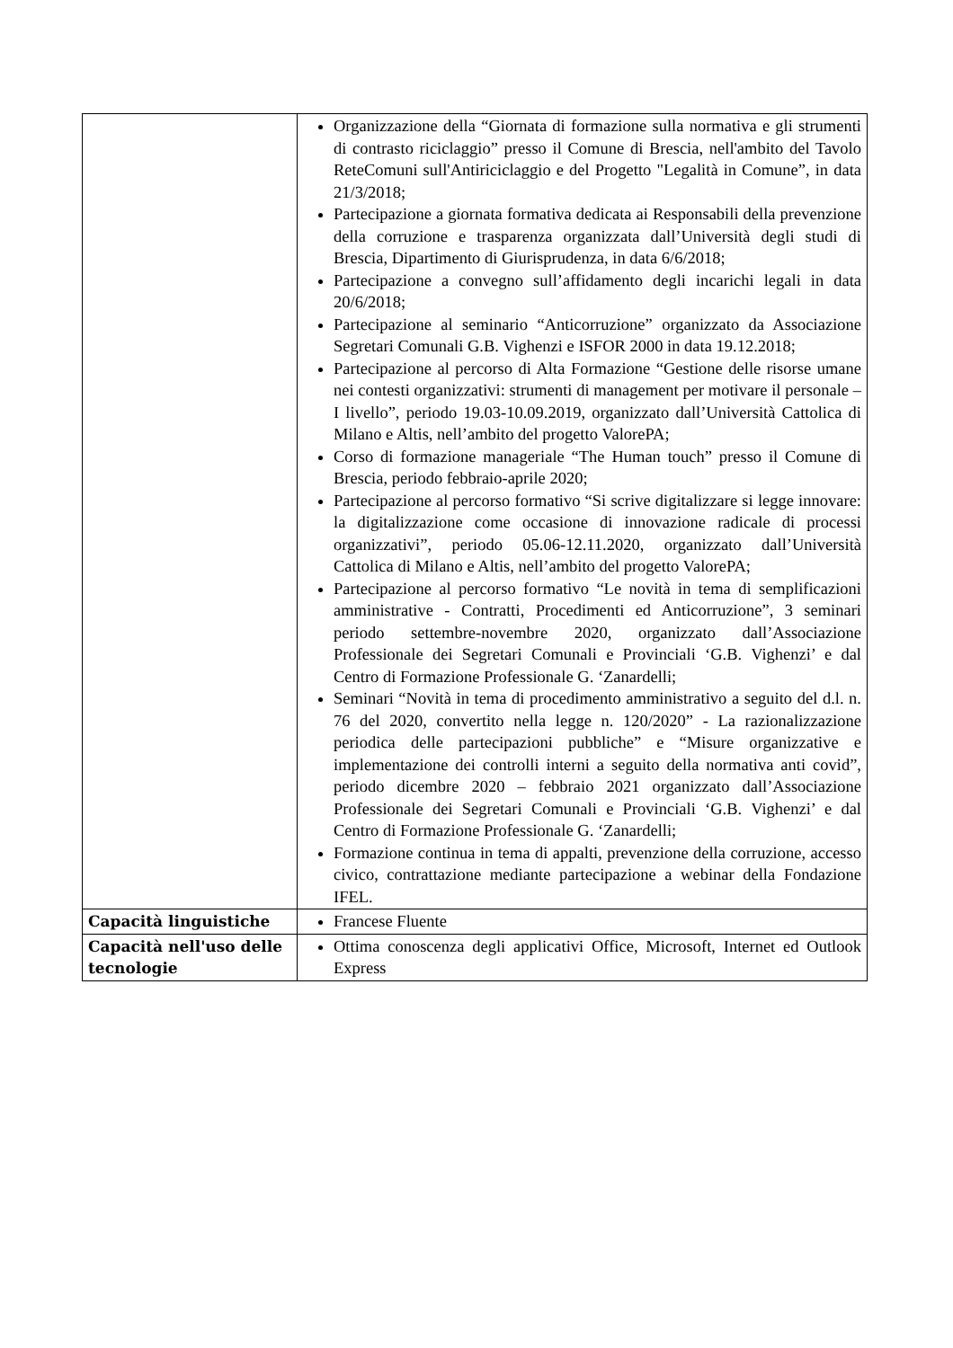| | Organizzazione della “Giornata di formazione sulla normativa e gli strumenti di contrasto riciclaggio” presso il Comune di Brescia, nell'ambito del Tavolo ReteComuni sull'Antiriciclaggio e del Progetto "Legalità in Comune”, in data 21/3/2018; Partecipazione a giornata formativa dedicata ai Responsabili della prevenzione della corruzione e trasparenza organizzata dall’Università degli studi di Brescia, Dipartimento di Giurisprudenza, in data 6/6/2018; Partecipazione a convegno sull’affidamento degli incarichi legali in data 20/6/2018; Partecipazione al seminario “Anticorruzione” organizzato da Associazione Segretari Comunali G.B. Vighenzi e ISFOR 2000 in data 19.12.2018; Partecipazione al percorso di Alta Formazione “Gestione delle risorse umane nei contesti organizzativi: strumenti di management per motivare il personale – I livello”, periodo 19.03-10.09.2019, organizzato dall’Università Cattolica di Milano e Altis, nell’ambito del progetto ValorePA; Corso di formazione manageriale “The Human touch” presso il Comune di Brescia, periodo febbraio-aprile 2020; Partecipazione al percorso formativo “Si scrive digitalizzare si legge innovare: la digitalizzazione come occasione di innovazione radicale di processi organizzativi”, periodo 05.06-12.11.2020, organizzato dall’Università Cattolica di Milano e Altis, nell’ambito del progetto ValorePA; Partecipazione al percorso formativo “Le novità in tema di semplificazioni amministrative - Contratti, Procedimenti ed Anticorruzione”, 3 seminari periodo settembre-novembre 2020, organizzato dall’Associazione Professionale dei Segretari Comunali e Provinciali ‘G.B. Vighenzi’ e dal Centro di Formazione Professionale G. ‘Zanardelli; Seminari “Novità in tema di procedimento amministrativo a seguito del d.l. n. 76 del 2020, convertito nella legge n. 120/2020” - La razionalizzazione periodica delle partecipazioni pubbliche” e “Misure organizzative e implementazione dei controlli interni a seguito della normativa anti covid”, periodo dicembre 2020 – febbraio 2021 organizzato dall’Associazione Professionale dei Segretari Comunali e Provinciali ‘G.B. Vighenzi’ e dal Centro di Formazione Professionale G. ‘Zanardelli; Formazione continua in tema di appalti, prevenzione della corruzione, accesso civico, contrattazione mediante partecipazione a webinar della Fondazione IFEL. |
| Capacità linguistiche | Francese Fluente |
| Capacità nell'uso delle tecnologie | Ottima conoscenza degli applicativi Office, Microsoft, Internet ed Outlook Express |